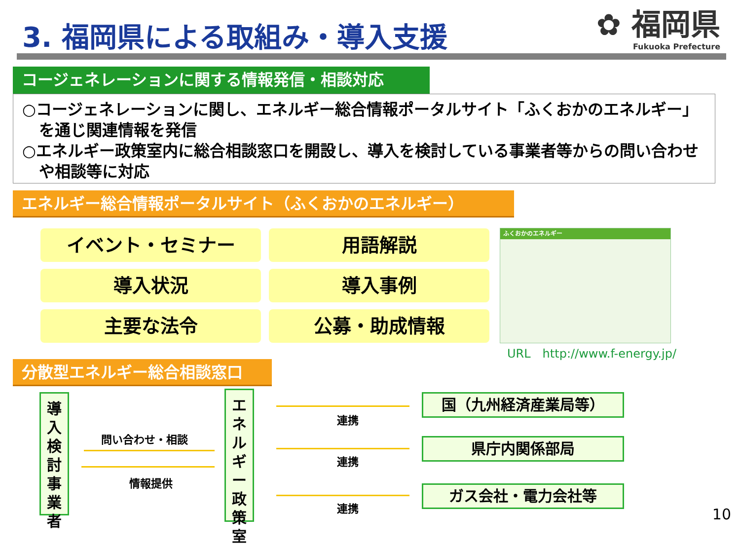3. 福岡県による取組み・導入支援
✿ 福岡県
Fukuoka Prefecture
コージェネレーションに関する情報発信・相談対応
○コージェネレーションに関し、エネルギー総合情報ポータルサイト「ふくおかのエネルギー」を通じ関連情報を発信
○エネルギー政策室内に総合相談窓口を開設し、導入を検討している事業者等からの問い合わせや相談等に対応
エネルギー総合情報ポータルサイト（ふくおかのエネルギー）
イベント・セミナー
用語解説
導入状況
導入事例
主要な法令
公募・助成情報
ふくおかのエネルギー
URL　http://www.f-energy.jp/
分散型エネルギー総合相談窓口
導入検討事業者
エネルギー政策室
問い合わせ・相談
情報提供
連携
連携
連携
国（九州経済産業局等）
県庁内関係部局
ガス会社・電力会社等
10